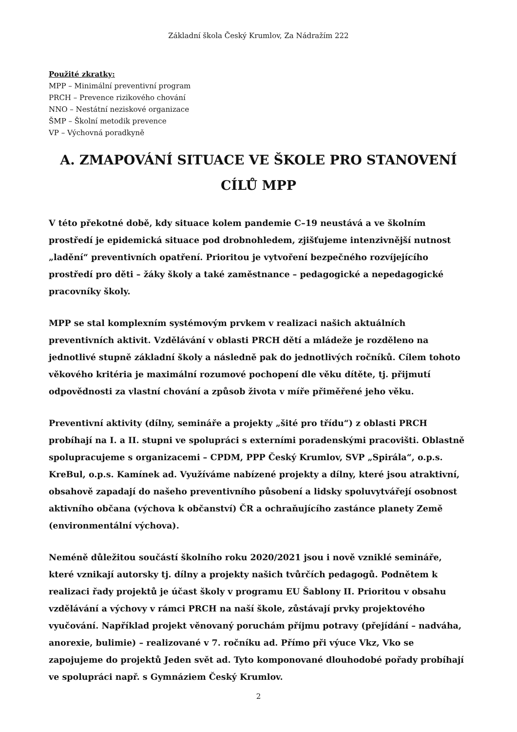Základní škola Český Krumlov, Za Nádražím 222
Použité zkratky:
MPP – Minimální preventivní program
PRCH – Prevence rizikového chování
NNO – Nestátní neziskové organizace
ŠMP – Školní metodik prevence
VP – Výchovná poradkyně
A. ZMAPOVÁNÍ SITUACE VE ŠKOLE PRO STANOVENÍ CÍLŮ MPP
V této překotné době, kdy situace kolem pandemie C–19 neustává a ve školním prostředí je epidemická situace pod drobnohledem, zjišťujeme intenzivnější nutnost „ladění“ preventivních opatření. Prioritou je vytvoření bezpečného rozvíjejícího prostředí pro děti – žáky školy a také zaměstnance – pedagogické a nepedagogické pracovníky školy.
MPP se stal komplexním systémovým prvkem v realizaci našich aktuálních preventivních aktivit. Vzdělávání v oblasti PRCH dětí a mládeže je rozděleno na jednotlivé stupně základní školy a následně pak do jednotlivých ročníků. Cílem tohoto věkového kritéria je maximální rozumové pochopení dle věku dítěte, tj. přijmutí odpovědnosti za vlastní chování a způsob života v míře přiměřené jeho věku.
Preventivní aktivity (dílny, semináře a projekty „šité pro třídu“) z oblasti PRCH probíhají na I. a II. stupni ve spolupráci s externími poradenskými pracovišti. Oblastně spolupracujeme s organizacemi – CPDM, PPP Český Krumlov, SVP „Spirála“, o.p.s. KreBul, o.p.s. Kamínek ad. Využíváme nabízené projekty a dílny, které jsou atraktivní, obsahově zapadají do našeho preventivního působení a lidsky spoluvytvářejí osobnost aktivního občana (výchova k občanství) ČR a ochraňujícího zastánce planety Země (environmentální výchova).
Neméně důležitou součástí školního roku 2020/2021 jsou i nově vzniklé semináře, které vznikají autorsky tj. dílny a projekty našich tvůrčích pedagogů. Podnětem k realizaci řady projektů je účast školy v programu EU Šablony II. Prioritou v obsahu vzdělávání a výchovy v rámci PRCH na naší škole, zůstávají prvky projektového vyučování. Například projekt věnovaný poruchám příjmu potravy (přejídání – nadváha, anorexie, bulimie) – realizované v 7. ročníku ad. Přímo při výuce Vkz, Vko se zapojujeme do projektů Jeden svět ad. Tyto komponované dlouhodobé pořady probíhají ve spolupráci např. s Gymnáziem Český Krumlov.
2